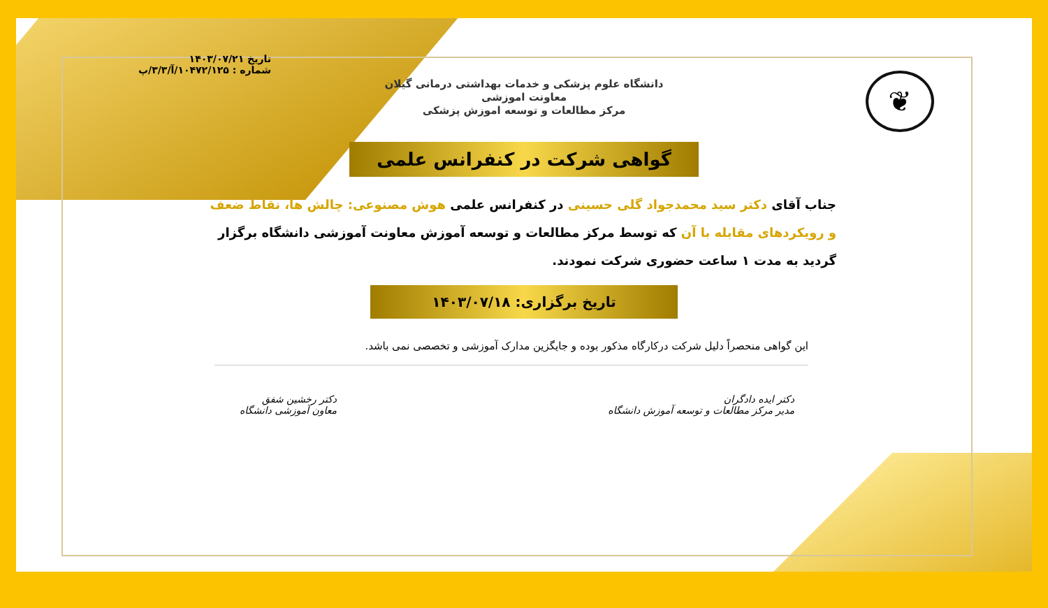تاریخ ۱۴۰۳/۰۷/۲۱
شماره : ۱۰۴۷۲/۱۲۵/آ/۳/۳/پ
❦
دانشگاه علوم پزشکی و خدمات بهداشتی درمانی گیلان
معاونت اموزشی
مرکز مطالعات و توسعه اموزش پزشکی
گواهی شرکت در کنفرانس علمی
جناب آقای دکتر سید محمدجواد گلی حسینی در کنفرانس علمی هوش مصنوعی: چالش ها، نقاط ضعف و رویکردهای مقابله با آن که توسط مرکز مطالعات و توسعه آموزش معاونت آموزشی دانشگاه برگزار گردید به مدت ۱ ساعت حضوری شرکت نمودند.
تاریخ برگزاری: ۱۴۰۳/۰۷/۱۸
این گواهی منحصراً دلیل شرکت درکارگاه مذکور بوده و جایگزین مدارک آموزشی و تخصصی نمی باشد.
دکتر ایده دادگران
مدیر مرکز مطالعات و توسعه آموزش دانشگاه
دکتر رخشین شفق
معاون آموزشی دانشگاه